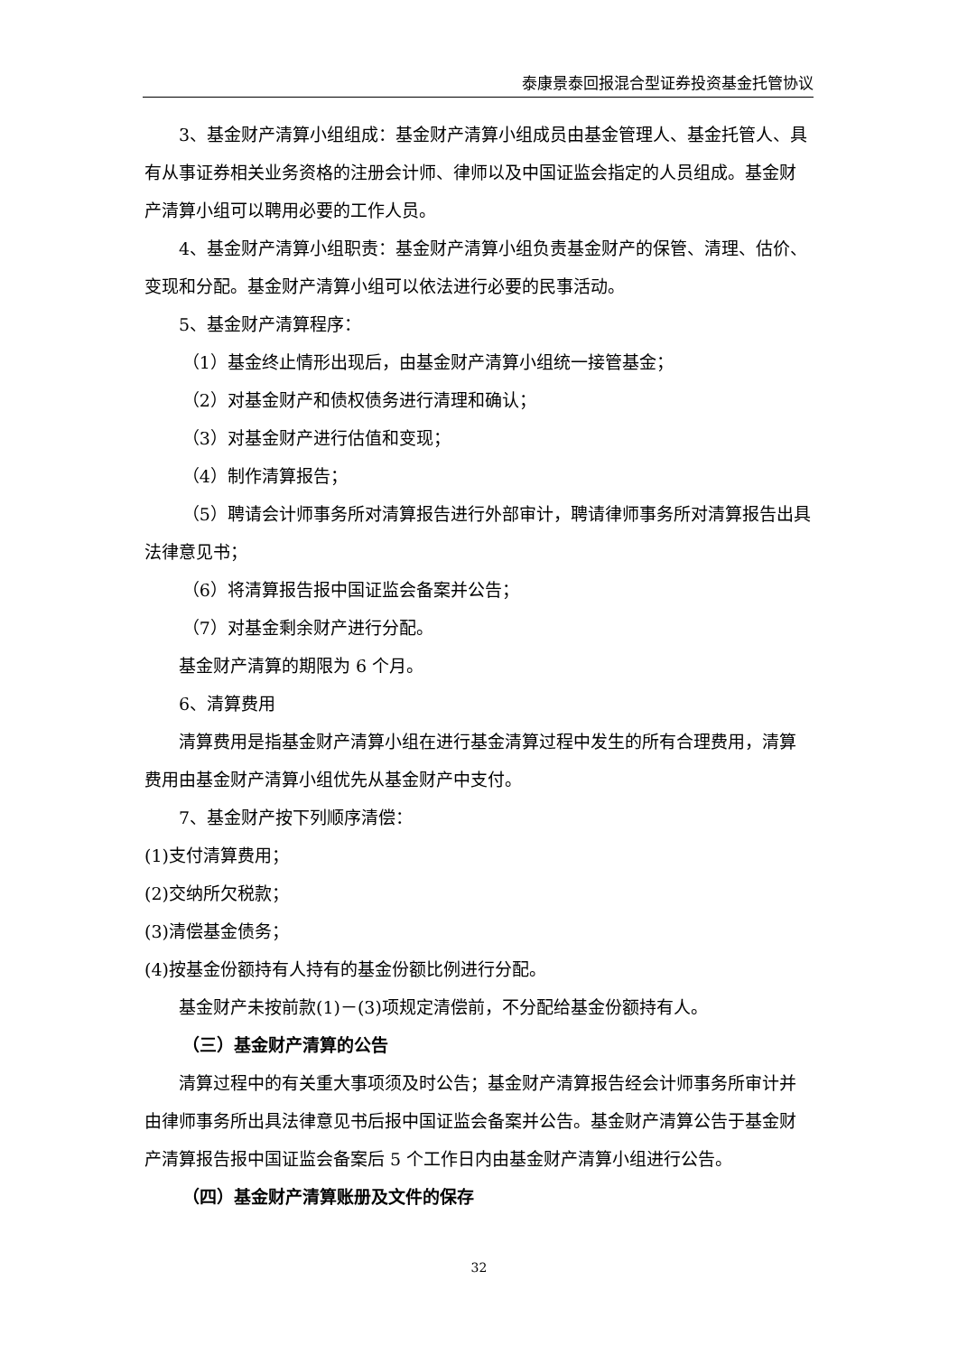泰康景泰回报混合型证券投资基金托管协议
3、基金财产清算小组组成：基金财产清算小组成员由基金管理人、基金托管人、具有从事证券相关业务资格的注册会计师、律师以及中国证监会指定的人员组成。基金财产清算小组可以聘用必要的工作人员。
4、基金财产清算小组职责：基金财产清算小组负责基金财产的保管、清理、估价、变现和分配。基金财产清算小组可以依法进行必要的民事活动。
5、基金财产清算程序：
（1）基金终止情形出现后，由基金财产清算小组统一接管基金；
（2）对基金财产和债权债务进行清理和确认；
（3）对基金财产进行估值和变现；
（4）制作清算报告；
（5）聘请会计师事务所对清算报告进行外部审计，聘请律师事务所对清算报告出具法律意见书；
（6）将清算报告报中国证监会备案并公告；
（7）对基金剩余财产进行分配。
基金财产清算的期限为 6 个月。
6、清算费用
清算费用是指基金财产清算小组在进行基金清算过程中发生的所有合理费用，清算费用由基金财产清算小组优先从基金财产中支付。
7、基金财产按下列顺序清偿：
(1)支付清算费用；
(2)交纳所欠税款；
(3)清偿基金债务；
(4)按基金份额持有人持有的基金份额比例进行分配。
基金财产未按前款(1)－(3)项规定清偿前，不分配给基金份额持有人。
（三）基金财产清算的公告
清算过程中的有关重大事项须及时公告；基金财产清算报告经会计师事务所审计并由律师事务所出具法律意见书后报中国证监会备案并公告。基金财产清算公告于基金财产清算报告报中国证监会备案后 5 个工作日内由基金财产清算小组进行公告。
（四）基金财产清算账册及文件的保存
32